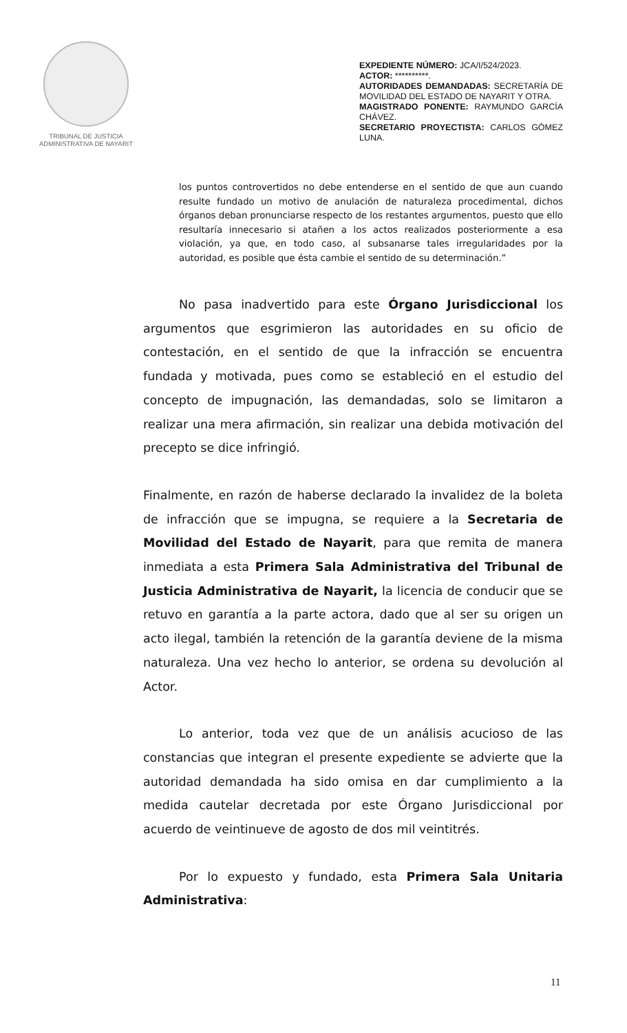TRIBUNAL DE JUSTICIA
ADMINISTRATIVA DE NAYARIT
EXPEDIENTE NÚMERO: JCA/I/524/2023.
ACTOR: **********.
AUTORIDADES DEMANDADAS: SECRETARÍA DE MOVILIDAD DEL ESTADO DE NAYARIT Y OTRA.
MAGISTRADO PONENTE: RAYMUNDO GARCÍA CHÁVEZ.
SECRETARIO PROYECTISTA: CARLOS GÓMEZ LUNA.
los puntos controvertidos no debe entenderse en el sentido de que aun cuando resulte fundado un motivo de anulación de naturaleza procedimental, dichos órganos deban pronunciarse respecto de los restantes argumentos, puesto que ello resultaría innecesario si atañen a los actos realizados posteriormente a esa violación, ya que, en todo caso, al subsanarse tales irregularidades por la autoridad, es posible que ésta cambie el sentido de su determinación.”
No pasa inadvertido para este Órgano Jurisdiccional los argumentos que esgrimieron las autoridades en su oficio de contestación, en el sentido de que la infracción se encuentra fundada y motivada, pues como se estableció en el estudio del concepto de impugnación, las demandadas, solo se limitaron a realizar una mera afirmación, sin realizar una debida motivación del precepto se dice infringió.
Finalmente, en razón de haberse declarado la invalidez de la boleta de infracción que se impugna, se requiere a la Secretaria de Movilidad del Estado de Nayarit, para que remita de manera inmediata a esta Primera Sala Administrativa del Tribunal de Justicia Administrativa de Nayarit, la licencia de conducir que se retuvo en garantía a la parte actora, dado que al ser su origen un acto ilegal, también la retención de la garantía deviene de la misma naturaleza. Una vez hecho lo anterior, se ordena su devolución al Actor.
Lo anterior, toda vez que de un análisis acucioso de las constancias que integran el presente expediente se advierte que la autoridad demandada ha sido omisa en dar cumplimiento a la medida cautelar decretada por este Órgano Jurisdiccional por acuerdo de veintinueve de agosto de dos mil veintitrés.
Por lo expuesto y fundado, esta Primera Sala Unitaria Administrativa:
11